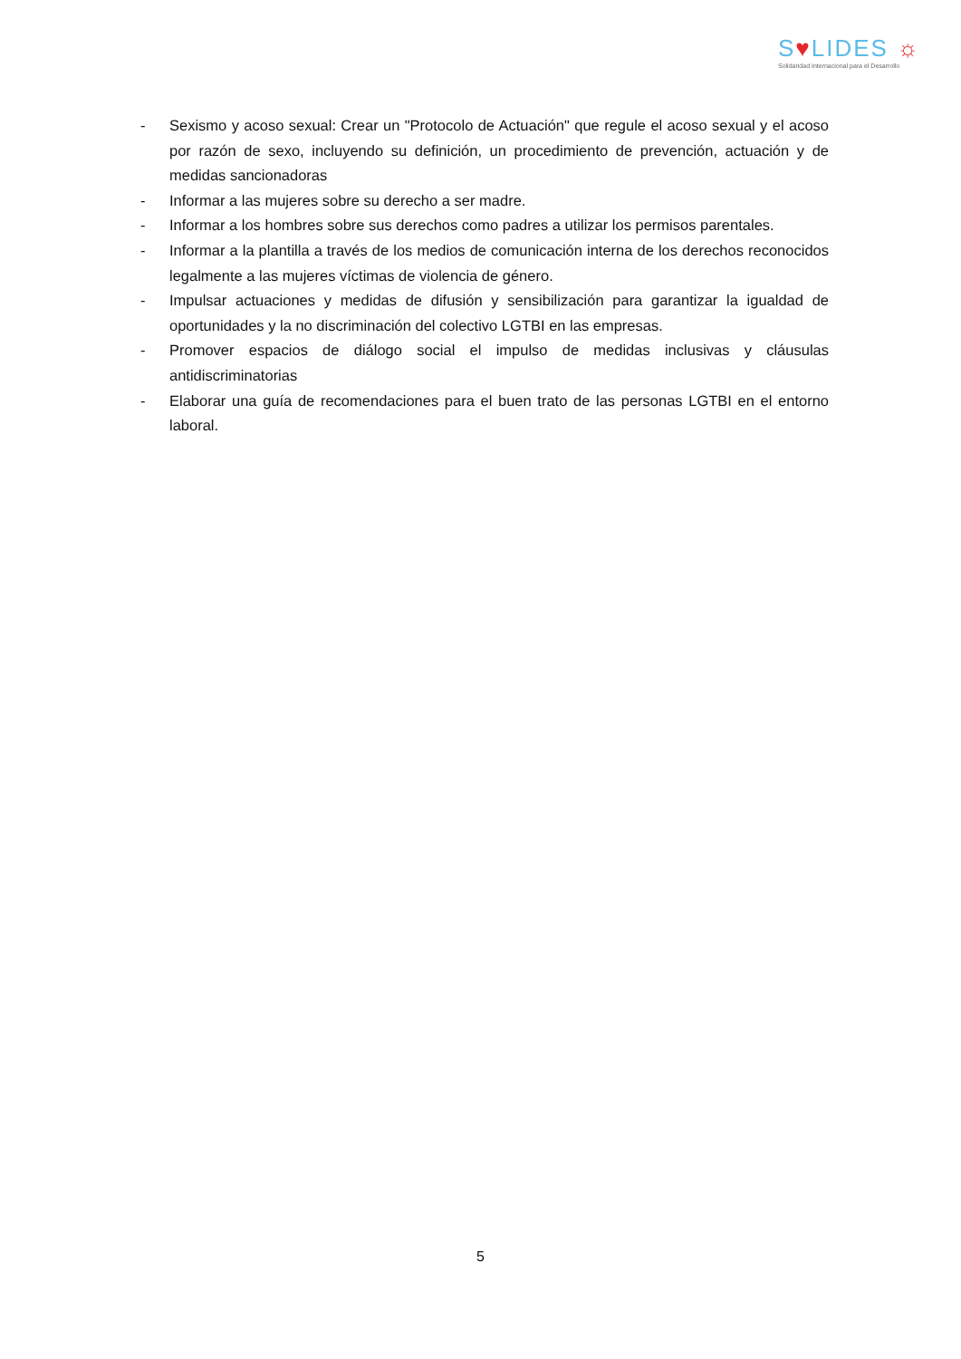S♥LIDES ☼
Solidaridad Internacional para el Desarrollo
- Sexismo y acoso sexual: Crear un "Protocolo de Actuación" que regule el acoso sexual y el acoso por razón de sexo, incluyendo su definición, un procedimiento de prevención, actuación y de medidas sancionadoras
- Informar a las mujeres sobre su derecho a ser madre.
- Informar a los hombres sobre sus derechos como padres a utilizar los permisos parentales.
- Informar a la plantilla a través de los medios de comunicación interna de los derechos reconocidos legalmente a las mujeres víctimas de violencia de género.
- Impulsar actuaciones y medidas de difusión y sensibilización para garantizar la igualdad de oportunidades y la no discriminación del colectivo LGTBI en las empresas.
- Promover espacios de diálogo social el impulso de medidas inclusivas y cláusulas antidiscriminatorias
- Elaborar una guía de recomendaciones para el buen trato de las personas LGTBI en el entorno laboral.
5